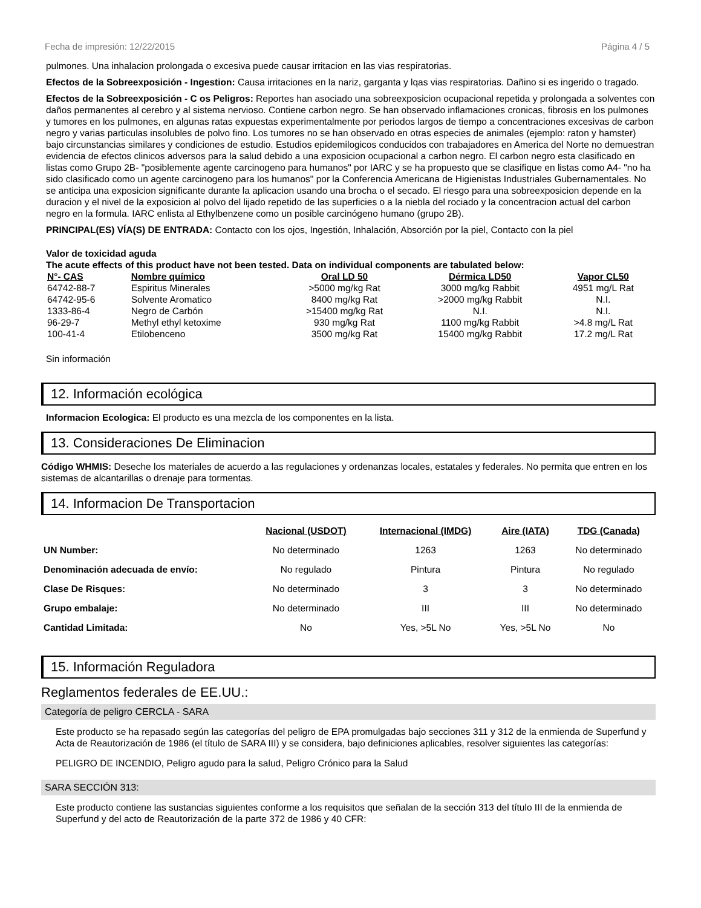Fecha de impresión: 12/22/2015 Página 4 / 5
pulmones. Una inhalacion prolongada o excesiva puede causar irritacion en las vias respiratorias.
Efectos de la Sobreexposición - Ingestion: Causa irritaciones en la nariz, garganta y lqas vias respiratorias. Dañino si es ingerido o tragado.
Efectos de la Sobreexposición - C os Peligros: Reportes han asociado una sobreexposicion ocupacional repetida y prolongada a solventes con daños permanentes al cerebro y al sistema nervioso. Contiene carbon negro. Se han observado inflamaciones cronicas, fibrosis en los pulmones y tumores en los pulmones, en algunas ratas expuestas experimentalmente por periodos largos de tiempo a concentraciones excesivas de carbon negro y varias particulas insolubles de polvo fino. Los tumores no se han observado en otras especies de animales (ejemplo: raton y hamster) bajo circunstancias similares y condiciones de estudio. Estudios epidemilogicos conducidos con trabajadores en America del Norte no demuestran evidencia de efectos clinicos adversos para la salud debido a una exposicion ocupacional a carbon negro. El carbon negro esta clasificado en listas como Grupo 2B- "posiblemente agente carcinogeno para humanos" por IARC y se ha propuesto que se clasifique en listas como A4- "no ha sido clasificado como un agente carcinogeno para los humanos" por la Conferencia Americana de Higienistas Industriales Gubernamentales. No se anticipa una exposicion significante durante la aplicacion usando una brocha o el secado. El riesgo para una sobreexposicion depende en la duracion y el nivel de la exposicion al polvo del lijado repetido de las superficies o a la niebla del rociado y la concentracion actual del carbon negro en la formula. IARC enlista al Ethylbenzene como un posible carcinógeno humano (grupo 2B).
PRINCIPAL(ES) VÍA(S) DE ENTRADA: Contacto con los ojos, Ingestión, Inhalación, Absorción por la piel, Contacto con la piel
Valor de toxicidad aguda
The acute effects of this product have not been tested. Data on individual components are tabulated below:
| N°- CAS | Nombre químico | Oral LD 50 | Dérmica LD50 | Vapor CL50 |
| --- | --- | --- | --- | --- |
| 64742-88-7 | Espiritus Minerales | >5000 mg/kg Rat | 3000 mg/kg Rabbit | 4951 mg/L Rat |
| 64742-95-6 | Solvente Aromatico | 8400 mg/kg Rat | >2000 mg/kg Rabbit | N.I. |
| 1333-86-4 | Negro de Carbón | >15400 mg/kg Rat | N.I. | N.I. |
| 96-29-7 | Methyl ethyl ketoxime | 930 mg/kg Rat | 1100 mg/kg Rabbit | >4.8 mg/L Rat |
| 100-41-4 | Etilobenceno | 3500 mg/kg Rat | 15400 mg/kg Rabbit | 17.2 mg/L Rat |
Sin información
12. Información ecológica
Informacion Ecologica: El producto es una mezcla de los componentes en la lista.
13. Consideraciones De Eliminacion
Código WHMIS: Deseche los materiales de acuerdo a las regulaciones y ordenanzas locales, estatales y federales. No permita que entren en los sistemas de alcantarillas o drenaje para tormentas.
14. Informacion De Transportacion
| | Nacional (USDOT) | Internacional (IMDG) | Aire (IATA) | TDG (Canada) |
| --- | --- | --- | --- | --- |
| UN Number: | No determinado | 1263 | 1263 | No determinado |
| Denominación adecuada de envío: | No regulado | Pintura | Pintura | No regulado |
| Clase De Risques: | No determinado | 3 | 3 | No determinado |
| Grupo embalaje: | No determinado | III | III | No determinado |
| Cantidad Limitada: | No | Yes, >5L No | Yes, >5L No | No |
15. Información Reguladora
Reglamentos federales de EE.UU.:
Categoría de peligro CERCLA - SARA
Este producto se ha repasado según las categorías del peligro de EPA promulgadas bajo secciones 311 y 312 de la enmienda de Superfund y Acta de Reautorización de 1986 (el título de SARA III) y se considera, bajo definiciones aplicables, resolver siguientes las categorías:
PELIGRO DE INCENDIO, Peligro agudo para la salud, Peligro Crónico para la Salud
SARA SECCIÓN 313:
Este producto contiene las sustancias siguientes conforme a los requisitos que señalan de la sección 313 del título III de la enmienda de Superfund y del acto de Reautorización de la parte 372 de 1986 y 40 CFR: